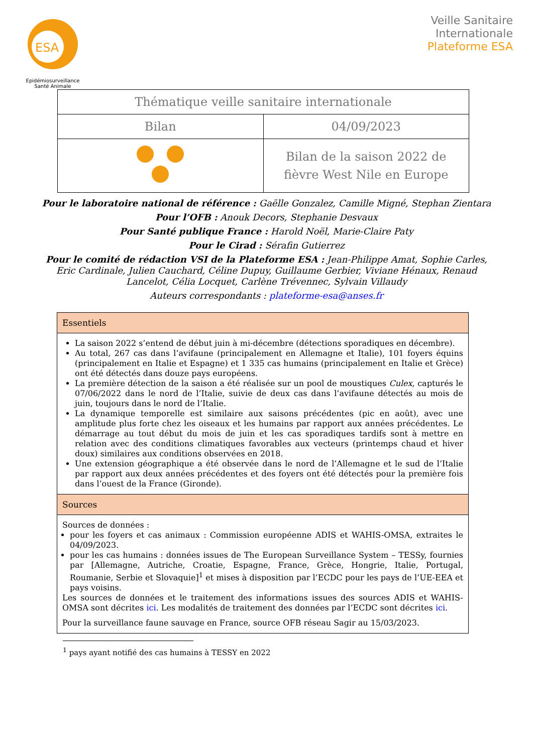ESA
Epidémiosurveillance
Santé Animale
Veille Sanitaire
Internationale
Plateforme ESA
| Thématique veille sanitaire internationale | | |
| Bilan | | 04/09/2023 |
| | Bilan de la saison 2022 de fièvre West Nile en Europe | |
Pour le laboratoire national de référence : Gaëlle Gonzalez, Camille Migné, Stephan Zientara
Pour l’OFB : Anouk Decors, Stephanie Desvaux
Pour Santé publique France : Harold Noël, Marie-Claire Paty
Pour le Cirad : Sérafin Gutierrez
Pour le comité de rédaction VSI de la Plateforme ESA : Jean-Philippe Amat, Sophie Carles, Eric Cardinale, Julien Cauchard, Céline Dupuy, Guillaume Gerbier, Viviane Hénaux, Renaud Lancelot, Célia Locquet, Carlène Trévennec, Sylvain Villaudy
Auteurs correspondants : plateforme-esa@anses.fr
| Essentiels |
| --- |
| La saison 2022 s’entend de début juin à mi-décembre (détections sporadiques en décembre). Au total, 267 cas dans l’avifaune (principalement en Allemagne et Italie), 101 foyers équins (principalement en Italie et Espagne) et 1 335 cas humains (principalement en Italie et Grèce) ont été détectés dans douze pays européens. La première détection de la saison a été réalisée sur un pool de moustiques Culex , capturés le 07/06/2022 dans le nord de l’Italie, suivie de deux cas dans l’avifaune détectés au mois de juin, toujours dans le nord de l’Italie. La dynamique temporelle est similaire aux saisons précédentes (pic en août), avec une amplitude plus forte chez les oiseaux et les humains par rapport aux années précédentes. Le démarrage au tout début du mois de juin et les cas sporadiques tardifs sont à mettre en relation avec des conditions climatiques favorables aux vecteurs (printemps chaud et hiver doux) similaires aux conditions observées en 2018. Une extension géographique a été observée dans le nord de l’Allemagne et le sud de l’Italie par rapport aux deux années précédentes et des foyers ont été détectés pour la première fois dans l’ouest de la France (Gironde). |
| Sources |
| Sources de données : pour les foyers et cas animaux : Commission européenne ADIS et WAHIS-OMSA, extraites le 04/09/2023. pour les cas humains : données issues de The European Surveillance System – TESSy, fournies par [Allemagne, Autriche, Croatie, Espagne, France, Grèce, Hongrie, Italie, Portugal, Roumanie, Serbie et Slovaquie]<sup>1</sup> et mises à disposition par l’ECDC pour les pays de l’UE-EEA et pays voisins. Les sources de données et le traitement des informations issues des sources ADIS et WAHIS-OMSA sont décrites ici . Les modalités de traitement des données par l’ECDC sont décrites ici . Pour la surveillance faune sauvage en France, source OFB réseau Sagir au 15/03/2023. |
<sup>1</sup> pays ayant notifié des cas humains à TESSY en 2022